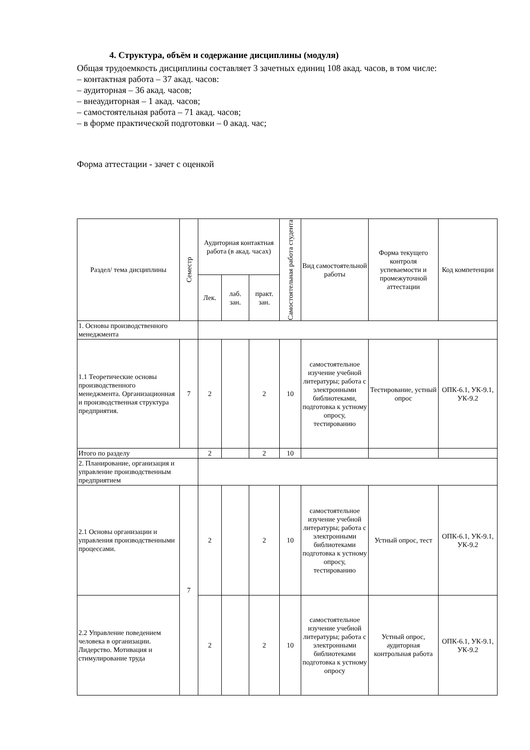4. Структура, объём и содержание дисциплины (модуля)
Общая трудоемкость дисциплины составляет 3 зачетных единиц 108 акад. часов, в том числе:
– контактная работа – 37 акад. часов:
– аудиторная – 36 акад. часов;
– внеаудиторная – 1 акад. часов;
– самостоятельная работа – 71 акад. часов;
– в форме практической подготовки – 0 акад. час;
Форма аттестации - зачет с оценкой
| Раздел/ тема дисциплины | Семестр | Аудиторная контактная работа (в акад. часах) | | | Самостоятельная работа студента | Вид самостоятельной работы | Форма текущего контроля успеваемости и промежуточной аттестации | Код компетенции |
| --- | --- | --- | --- | --- | --- | --- | --- | --- |
| | | Лек. | лаб. зан. | практ. зан. | | | | |
| 1. Основы производственного менеджмента | | | | | | | | |
| 1.1 Теоретические основы производственного менеджмента. Организационная и производственная структура предприятия. | 7 | 2 | | 2 | 10 | самостоятельное изучение учебной литературы; работа с электронными библиотеками, подготовка к устному опросу, тестированию | Тестирование, устный опрос | ОПК-6.1, УК-9.1, УК-9.2 |
| Итого по разделу | | 2 | | 2 | 10 | | | |
| 2. Планирование, организация и управление производственным предприятием | | | | | | | | |
| 2.1 Основы организации и управления производственными процессами. | 7 | 2 | | 2 | 10 | самостоятельное изучение учебной литературы; работа с электронными библиотеками подготовка к устному опросу, тестированию | Устный опрос, тест | ОПК-6.1, УК-9.1, УК-9.2 |
| 2.2 Управление поведением человека в организации. Лидерство. Мотивация и стимулирование труда | | 2 | | 2 | 10 | самостоятельное изучение учебной литературы; работа с электронными библиотеками подготовка к устному опросу | Устный опрос, аудиторная контрольная работа | ОПК-6.1, УК-9.1, УК-9.2 |